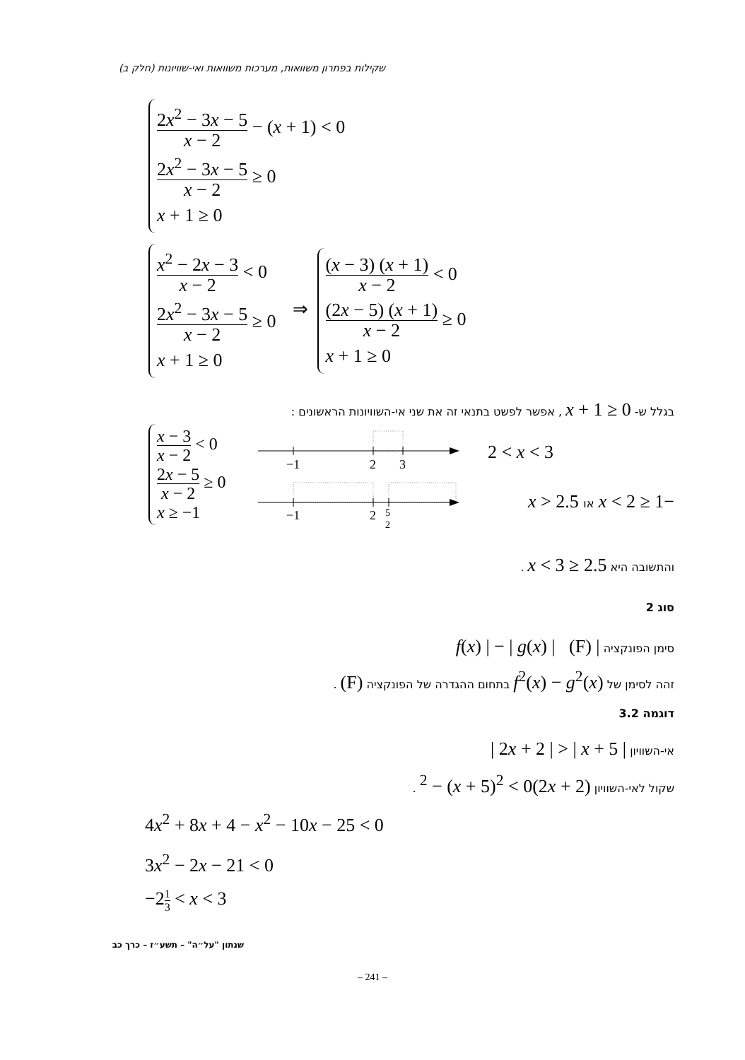שקילות בפתרון משוואות, מערכות משוואות ואי-שוויונות (חלק ב)
2x<sup>2</sup> − 3x − 5 x − 2 − (x + 1) < 0
2x<sup>2</sup> − 3x − 5 x − 2 ≥ 0
x + 1 ≥ 0
x<sup>2</sup> − 2x − 3 x − 2 < 0
2x<sup>2</sup> − 3x − 5 x − 2 ≥ 0
x + 1 ≥ 0
⇒
(x − 3) (x + 1) x − 2 < 0
(2x − 5) (x + 1) x − 2 ≥ 0
x + 1 ≥ 0
בגלל ש- x + 1 ≥ 0 , אפשר לפשט בתנאי זה את שני אי-השוויונות הראשונים :
x − 3 x − 2 < 0
2x − 5 x − 2 ≥ 0
x ≥ −1
−1
2
3
−1
2
5
2
2 < x < 3
−1 ≤ x < 2 או x > 2.5
והתשובה היא 2.5 ≤ x < 3 .
סוג 2
סימן הפונקציה | f(x) | − | g(x) | (F)
זהה לסימן של f<sup>2</sup>(x) − g<sup>2</sup>(x) בתחום ההגדרה של הפונקציה (F) .
דוגמה 3.2
אי-השוויון | 2x + 2 | > | x + 5 |
שקול לאי-השוויון (2x + 2)<sup>2</sup> − (x + 5)<sup>2</sup> < 0 .
4x<sup>2</sup> + 8x + 4 − x<sup>2</sup> − 10x − 25 < 0
3x<sup>2</sup> − 2x − 21 < 0
−21 3 < x < 3
שנתון "על״ה" – תשע״ז – כרך כב
– 241 –